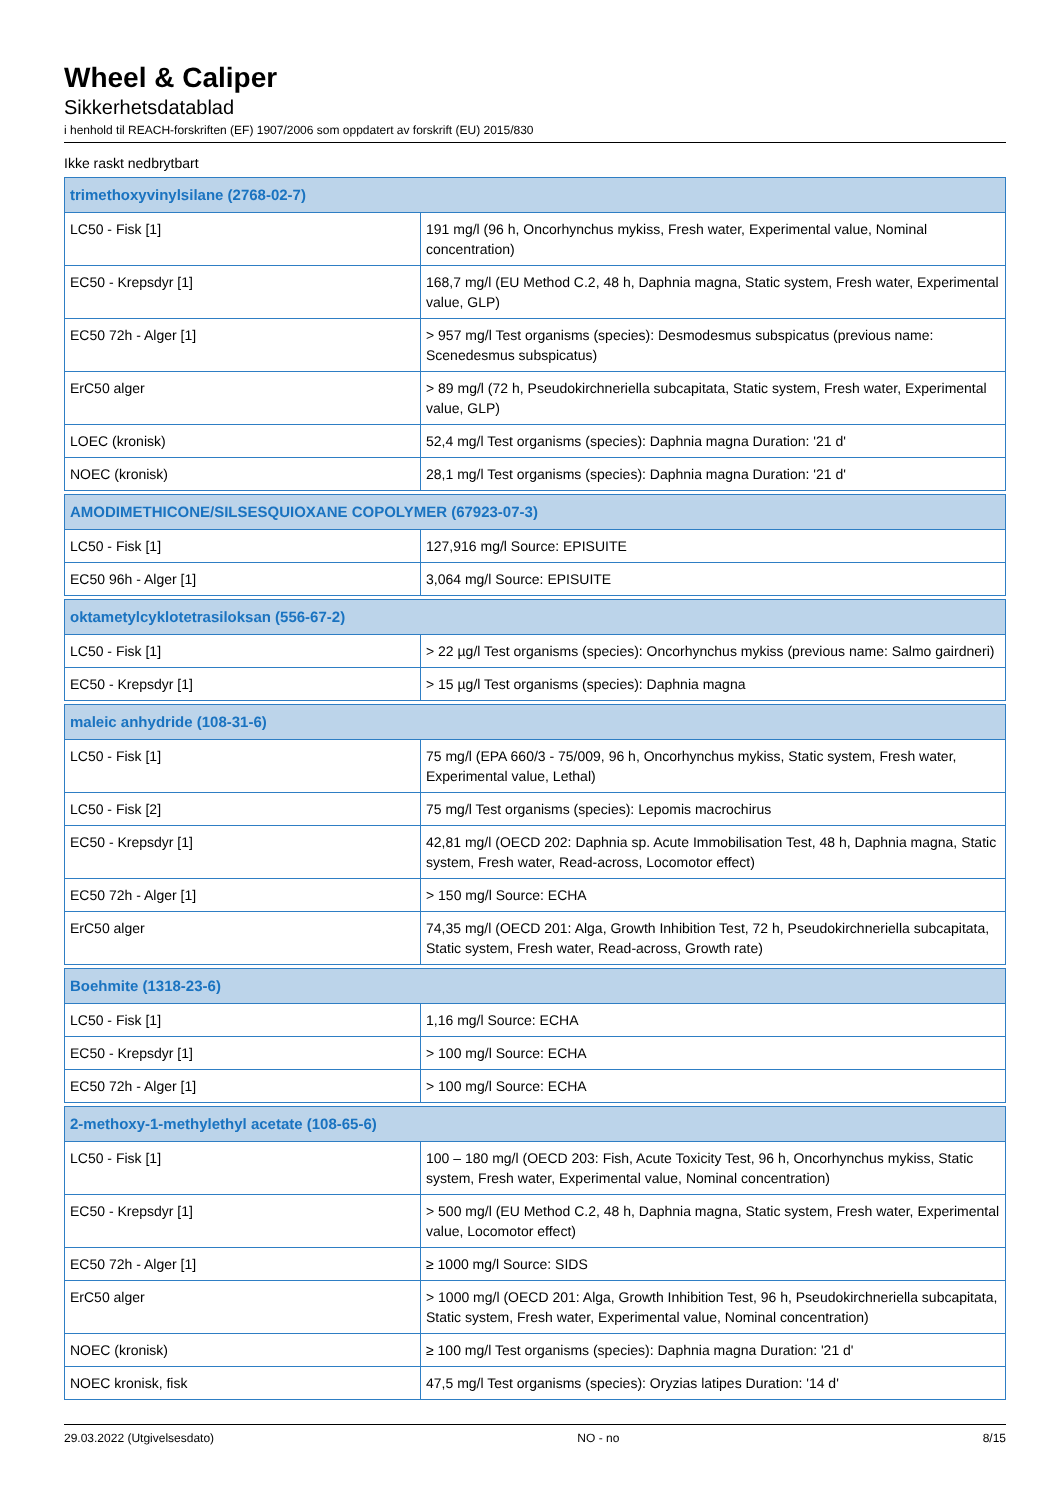Wheel & Caliper
Sikkerhetsdatablad
i henhold til REACH-forskriften (EF) 1907/2006 som oppdatert av forskrift (EU) 2015/830
Ikke raskt nedbrytbart
| trimethoxyvinylsilane (2768-02-7) | |
| --- | --- |
| LC50 - Fisk [1] | 191 mg/l (96 h, Oncorhynchus mykiss, Fresh water, Experimental value, Nominal concentration) |
| EC50 - Krepsdyr [1] | 168,7 mg/l (EU Method C.2, 48 h, Daphnia magna, Static system, Fresh water, Experimental value, GLP) |
| EC50 72h - Alger [1] | > 957 mg/l Test organisms (species): Desmodesmus subspicatus (previous name: Scenedesmus subspicatus) |
| ErC50 alger | > 89 mg/l (72 h, Pseudokirchneriella subcapitata, Static system, Fresh water, Experimental value, GLP) |
| LOEC (kronisk) | 52,4 mg/l Test organisms (species): Daphnia magna Duration: '21 d' |
| NOEC (kronisk) | 28,1 mg/l Test organisms (species): Daphnia magna Duration: '21 d' |
| AMODIMETHICONE/SILSESQUIOXANE COPOLYMER (67923-07-3) | |
| --- | --- |
| LC50 - Fisk [1] | 127,916 mg/l Source: EPISUITE |
| EC50 96h - Alger [1] | 3,064 mg/l Source: EPISUITE |
| oktametylcyklotetrasiloksan (556-67-2) | |
| --- | --- |
| LC50 - Fisk [1] | > 22 µg/l Test organisms (species): Oncorhynchus mykiss (previous name: Salmo gairdneri) |
| EC50 - Krepsdyr [1] | > 15 µg/l Test organisms (species): Daphnia magna |
| maleic anhydride (108-31-6) | |
| --- | --- |
| LC50 - Fisk [1] | 75 mg/l (EPA 660/3 - 75/009, 96 h, Oncorhynchus mykiss, Static system, Fresh water, Experimental value, Lethal) |
| LC50 - Fisk [2] | 75 mg/l Test organisms (species): Lepomis macrochirus |
| EC50 - Krepsdyr [1] | 42,81 mg/l (OECD 202: Daphnia sp. Acute Immobilisation Test, 48 h, Daphnia magna, Static system, Fresh water, Read-across, Locomotor effect) |
| EC50 72h - Alger [1] | > 150 mg/l Source: ECHA |
| ErC50 alger | 74,35 mg/l (OECD 201: Alga, Growth Inhibition Test, 72 h, Pseudokirchneriella subcapitata, Static system, Fresh water, Read-across, Growth rate) |
| Boehmite (1318-23-6) | |
| --- | --- |
| LC50 - Fisk [1] | 1,16 mg/l Source: ECHA |
| EC50 - Krepsdyr [1] | > 100 mg/l Source: ECHA |
| EC50 72h - Alger [1] | > 100 mg/l Source: ECHA |
| 2-methoxy-1-methylethyl acetate (108-65-6) | |
| --- | --- |
| LC50 - Fisk [1] | 100 – 180 mg/l (OECD 203: Fish, Acute Toxicity Test, 96 h, Oncorhynchus mykiss, Static system, Fresh water, Experimental value, Nominal concentration) |
| EC50 - Krepsdyr [1] | > 500 mg/l (EU Method C.2, 48 h, Daphnia magna, Static system, Fresh water, Experimental value, Locomotor effect) |
| EC50 72h - Alger [1] | ≥ 1000 mg/l Source: SIDS |
| ErC50 alger | > 1000 mg/l (OECD 201: Alga, Growth Inhibition Test, 96 h, Pseudokirchneriella subcapitata, Static system, Fresh water, Experimental value, Nominal concentration) |
| NOEC (kronisk) | ≥ 100 mg/l Test organisms (species): Daphnia magna Duration: '21 d' |
| NOEC kronisk, fisk | 47,5 mg/l Test organisms (species): Oryzias latipes Duration: '14 d' |
29.03.2022 (Utgivelsesdato) NO - no 8/15